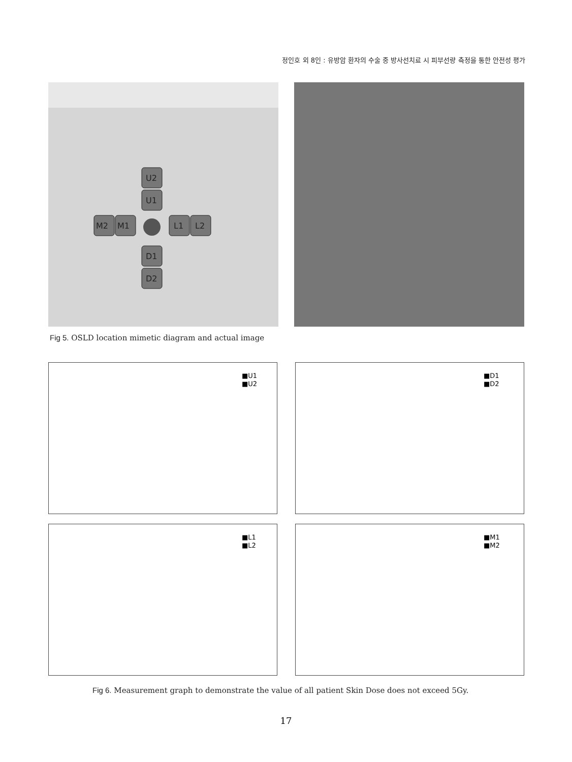정인호 외 8인 : 유방암 환자의 수술 중 방사선치료 시 피부선량 측정을 통한 안전성 평가
U2
U1
M2
M1
L1
L2
D1
D2
Fig 5. OSLD location mimetic diagram and actual image
■U1
■U2
■D1
■D2
■L1
■L2
■M1
■M2
Fig 6. Measurement graph to demonstrate the value of all patient Skin Dose does not exceed 5Gy.
17